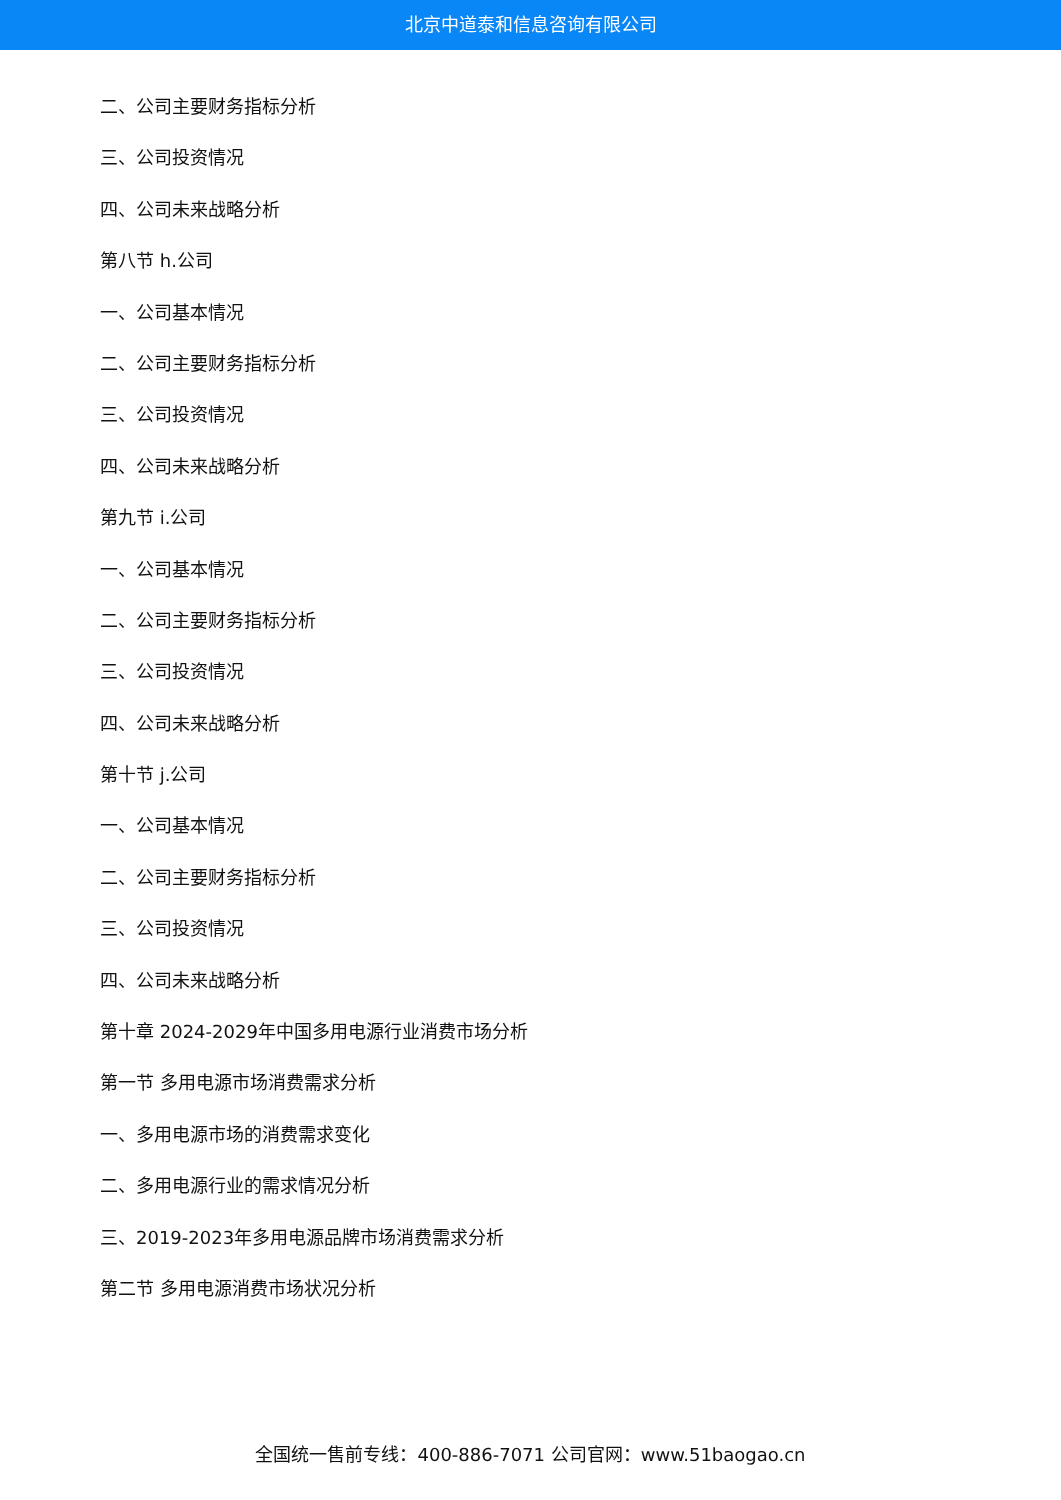北京中道泰和信息咨询有限公司
二、公司主要财务指标分析
三、公司投资情况
四、公司未来战略分析
第八节 h.公司
一、公司基本情况
二、公司主要财务指标分析
三、公司投资情况
四、公司未来战略分析
第九节 i.公司
一、公司基本情况
二、公司主要财务指标分析
三、公司投资情况
四、公司未来战略分析
第十节 j.公司
一、公司基本情况
二、公司主要财务指标分析
三、公司投资情况
四、公司未来战略分析
第十章 2024-2029年中国多用电源行业消费市场分析
第一节 多用电源市场消费需求分析
一、多用电源市场的消费需求变化
二、多用电源行业的需求情况分析
三、2019-2023年多用电源品牌市场消费需求分析
第二节 多用电源消费市场状况分析
全国统一售前专线：400-886-7071 公司官网：www.51baogao.cn